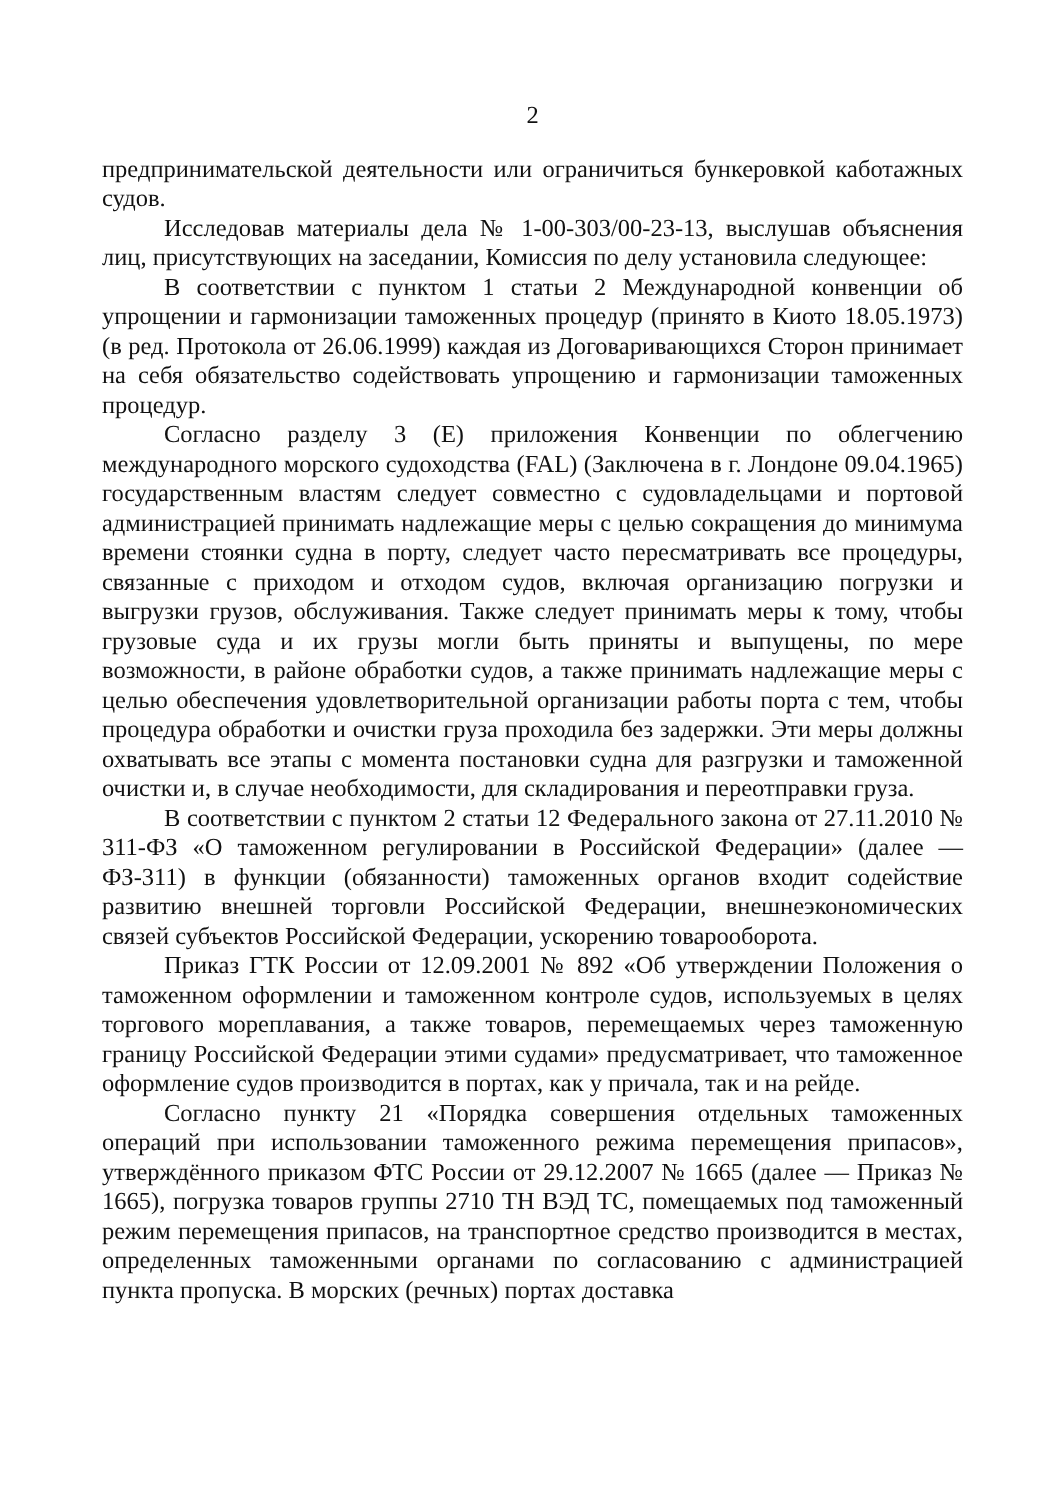2
предпринимательской деятельности или ограничиться бункеровкой каботажных судов.
Исследовав материалы дела № 1-00-303/00-23-13, выслушав объяснения лиц, присутствующих на заседании, Комиссия по делу установила следующее:
В соответствии с пунктом 1 статьи 2 Международной конвенции об упрощении и гармонизации таможенных процедур (принято в Киото 18.05.1973) (в ред. Протокола от 26.06.1999) каждая из Договаривающихся Сторон принимает на себя обязательство содействовать упрощению и гармонизации таможенных процедур.
Согласно разделу 3 (Е) приложения Конвенции по облегчению международного морского судоходства (FAL) (Заключена в г. Лондоне 09.04.1965) государственным властям следует совместно с судовладельцами и портовой администрацией принимать надлежащие меры с целью сокращения до минимума времени стоянки судна в порту, следует часто пересматривать все процедуры, связанные с приходом и отходом судов, включая организацию погрузки и выгрузки грузов, обслуживания. Также следует принимать меры к тому, чтобы грузовые суда и их грузы могли быть приняты и выпущены, по мере возможности, в районе обработки судов, а также принимать надлежащие меры с целью обеспечения удовлетворительной организации работы порта с тем, чтобы процедура обработки и очистки груза проходила без задержки. Эти меры должны охватывать все этапы с момента постановки судна для разгрузки и таможенной очистки и, в случае необходимости, для складирования и переотправки груза.
В соответствии с пунктом 2 статьи 12 Федерального закона от 27.11.2010 № 311-ФЗ «О таможенном регулировании в Российской Федерации» (далее — ФЗ-311) в функции (обязанности) таможенных органов входит содействие развитию внешней торговли Российской Федерации, внешнеэкономических связей субъектов Российской Федерации, ускорению товарооборота.
Приказ ГТК России от 12.09.2001 № 892 «Об утверждении Положения о таможенном оформлении и таможенном контроле судов, используемых в целях торгового мореплавания, а также товаров, перемещаемых через таможенную границу Российской Федерации этими судами» предусматривает, что таможенное оформление судов производится в портах, как у причала, так и на рейде.
Согласно пункту 21 «Порядка совершения отдельных таможенных операций при использовании таможенного режима перемещения припасов», утверждённого приказом ФТС России от 29.12.2007 № 1665 (далее — Приказ № 1665), погрузка товаров группы 2710 ТН ВЭД ТС, помещаемых под таможенный режим перемещения припасов, на транспортное средство производится в местах, определенных таможенными органами по согласованию с администрацией пункта пропуска. В морских (речных) портах доставка